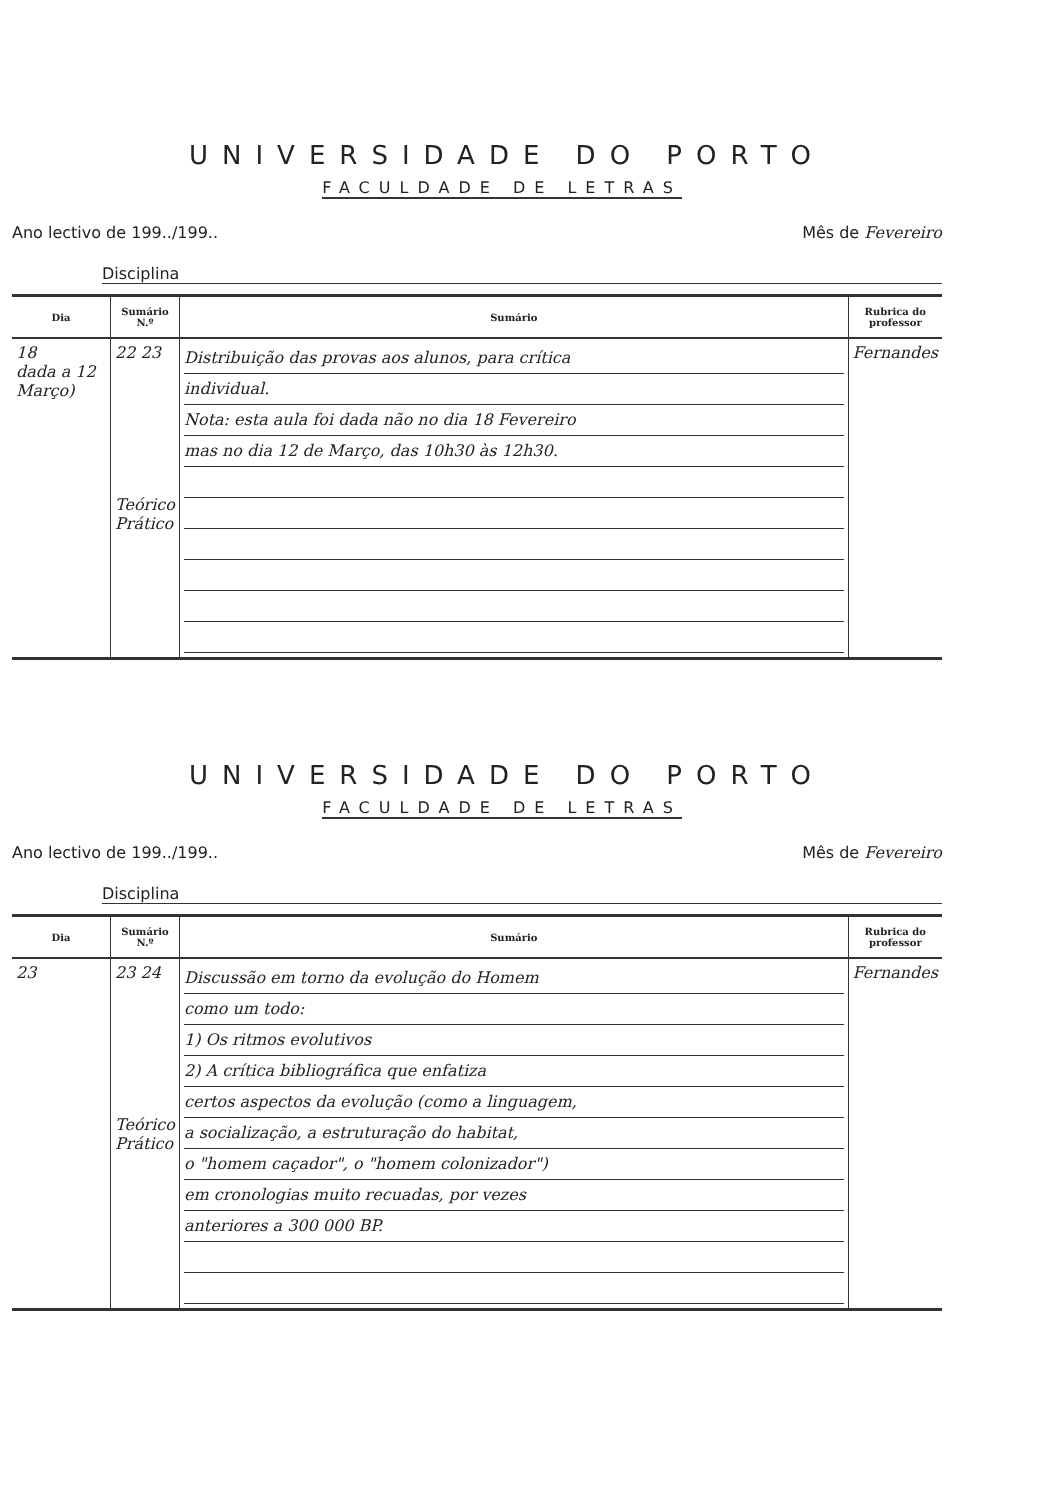UNIVERSIDADE DO PORTO
FACULDADE DE LETRAS
Ano lectivo de 199../199.. Mês de Fevereiro
Disciplina
| Dia | Sumário N.º | Sumário | Rubrica do professor |
| --- | --- | --- | --- |
| 18 dada a 12 Março) | 22 23 Teórico Prático | Distribuição das provas aos alunos, para crítica individual. Nota: esta aula foi dada não no dia 18 Fevereiro mas no dia 12 de Março, das 10h30 às 12h30. | Fernandes |
UNIVERSIDADE DO PORTO
FACULDADE DE LETRAS
Ano lectivo de 199../199.. Mês de Fevereiro
Disciplina
| Dia | Sumário N.º | Sumário | Rubrica do professor |
| --- | --- | --- | --- |
| 23 | 23 24 Teórico Prático | Discussão em torno da evolução do Homem como um todo: 1) Os ritmos evolutivos 2) A crítica bibliográfica que enfatiza certos aspectos da evolução (como a linguagem, a socialização, a estruturação do habitat, o "homem caçador", o "homem colonizador") em cronologias muito recuadas, por vezes anteriores a 300 000 BP. | Fernandes |